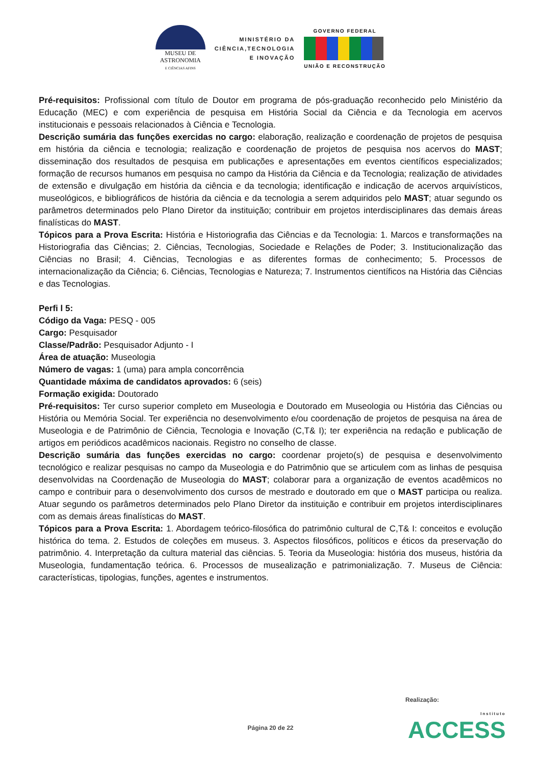MUSEU DE
ASTRONOMIA
E CIÊNCIAS AFINS
MINISTÉRIO DA
CIÊNCIA,TECNOLOGIA
E INOVAÇÃO
GOVERNO FEDERAL
UNIÃO E RECONSTRUÇÃO
Pré-requisitos: Profissional com título de Doutor em programa de pós-graduação reconhecido pelo Ministério da Educação (MEC) e com experiência de pesquisa em História Social da Ciência e da Tecnologia em acervos institucionais e pessoais relacionados à Ciência e Tecnologia.
Descrição sumária das funções exercidas no cargo: elaboração, realização e coordenação de projetos de pesquisa em história da ciência e tecnologia; realização e coordenação de projetos de pesquisa nos acervos do MAST; disseminação dos resultados de pesquisa em publicações e apresentações em eventos científicos especializados; formação de recursos humanos em pesquisa no campo da História da Ciência e da Tecnologia; realização de atividades de extensão e divulgação em história da ciência e da tecnologia; identificação e indicação de acervos arquivísticos, museológicos, e bibliográficos de história da ciência e da tecnologia a serem adquiridos pelo MAST; atuar segundo os parâmetros determinados pelo Plano Diretor da instituição; contribuir em projetos interdisciplinares das demais áreas finalísticas do MAST.
Tópicos para a Prova Escrita: História e Historiografia das Ciências e da Tecnologia: 1. Marcos e transformações na Historiografia das Ciências; 2. Ciências, Tecnologias, Sociedade e Relações de Poder; 3. Institucionalização das Ciências no Brasil; 4. Ciências, Tecnologias e as diferentes formas de conhecimento; 5. Processos de internacionalização da Ciência; 6. Ciências, Tecnologias e Natureza; 7. Instrumentos científicos na História das Ciências e das Tecnologias.
Perfi l 5:
Código da Vaga: PESQ - 005
Cargo: Pesquisador
Classe/Padrão: Pesquisador Adjunto - I
Área de atuação: Museologia
Número de vagas: 1 (uma) para ampla concorrência
Quantidade máxima de candidatos aprovados: 6 (seis)
Formação exigida: Doutorado
Pré-requisitos: Ter curso superior completo em Museologia e Doutorado em Museologia ou História das Ciências ou História ou Memória Social. Ter experiência no desenvolvimento e/ou coordenação de projetos de pesquisa na área de Museologia e de Patrimônio de Ciência, Tecnologia e Inovação (C,T& I); ter experiência na redação e publicação de artigos em periódicos acadêmicos nacionais. Registro no conselho de classe.
Descrição sumária das funções exercidas no cargo: coordenar projeto(s) de pesquisa e desenvolvimento tecnológico e realizar pesquisas no campo da Museologia e do Patrimônio que se articulem com as linhas de pesquisa desenvolvidas na Coordenação de Museologia do MAST; colaborar para a organização de eventos acadêmicos no campo e contribuir para o desenvolvimento dos cursos de mestrado e doutorado em que o MAST participa ou realiza. Atuar segundo os parâmetros determinados pelo Plano Diretor da instituição e contribuir em projetos interdisciplinares com as demais áreas finalísticas do MAST.
Tópicos para a Prova Escrita: 1. Abordagem teórico-filosófica do patrimônio cultural de C,T& I: conceitos e evolução histórica do tema. 2. Estudos de coleções em museus. 3. Aspectos filosóficos, políticos e éticos da preservação do patrimônio. 4. Interpretação da cultura material das ciências. 5. Teoria da Museologia: história dos museus, história da Museologia, fundamentação teórica. 6. Processos de musealização e patrimonialização. 7. Museus de Ciência: características, tipologias, funções, agentes e instrumentos.
Realização:
Instituto
ACCESS
Página 20 de 22